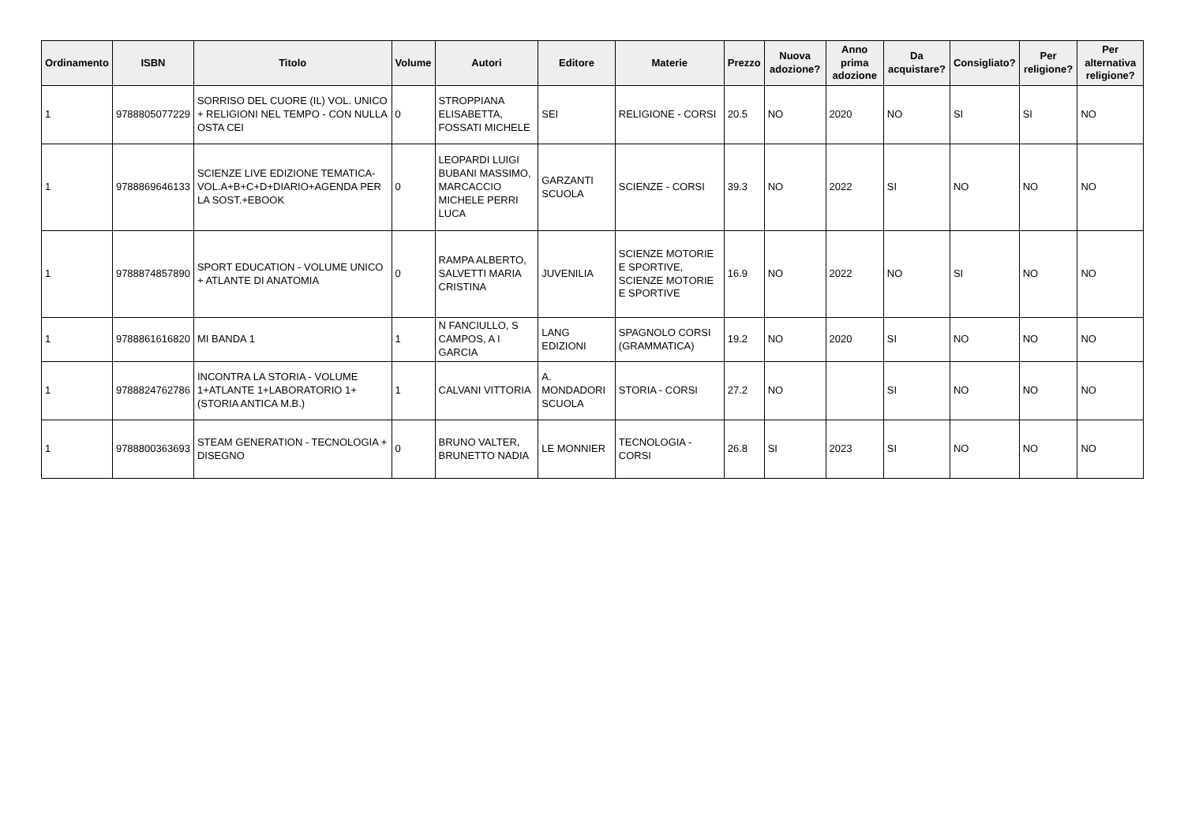| Ordinamento | ISBN | Titolo | Volume | Autori | Editore | Materie | Prezzo | Nuova adozione? | Anno prima adozione | Da acquistare? | Consigliato? | Per religione? | Per alternativa religione? |
| --- | --- | --- | --- | --- | --- | --- | --- | --- | --- | --- | --- | --- | --- |
| 1 | 9788805077229 | SORRISO DEL CUORE (IL) VOL. UNICO + RELIGIONI NEL TEMPO - CON NULLA OSTA CEI | 0 | STROPPIANA ELISABETTA, FOSSATI MICHELE | SEI | RELIGIONE - CORSI | 20.5 | NO | 2020 | NO | SI | SI | NO |
| 1 | 9788869646133 | SCIENZE LIVE EDIZIONE TEMATICA-VOL.A+B+C+D+DIARIO+AGENDA PER LA SOST.+EBOOK | 0 | LEOPARDI LUIGI BUBANI MASSIMO, MARCACCIO MICHELE PERRI LUCA | GARZANTI SCUOLA | SCIENZE - CORSI | 39.3 | NO | 2022 | SI | NO | NO | NO |
| 1 | 9788874857890 | SPORT EDUCATION - VOLUME UNICO + ATLANTE DI ANATOMIA | 0 | RAMPA ALBERTO, SALVETTI MARIA CRISTINA | JUVENILIA | SCIENZE MOTORIE E SPORTIVE, SCIENZE MOTORIE E SPORTIVE | 16.9 | NO | 2022 | NO | SI | NO | NO |
| 1 | 9788861616820 | MI BANDA 1 | 1 | N FANCIULLO, S CAMPOS, A I GARCIA | LANG EDIZIONI | SPAGNOLO CORSI (GRAMMATICA) | 19.2 | NO | 2020 | SI | NO | NO | NO |
| 1 | 9788824762786 | INCONTRA LA STORIA - VOLUME 1+ATLANTE 1+LABORATORIO 1+(STORIA ANTICA M.B.) | 1 | CALVANI VITTORIA | A. MONDADORI SCUOLA | STORIA - CORSI | 27.2 | NO | | SI | NO | NO | NO |
| 1 | 9788800363693 | STEAM GENERATION - TECNOLOGIA + DISEGNO | 0 | BRUNO VALTER, BRUNETTO NADIA | LE MONNIER | TECNOLOGIA - CORSI | 26.8 | SI | 2023 | SI | NO | NO | NO |